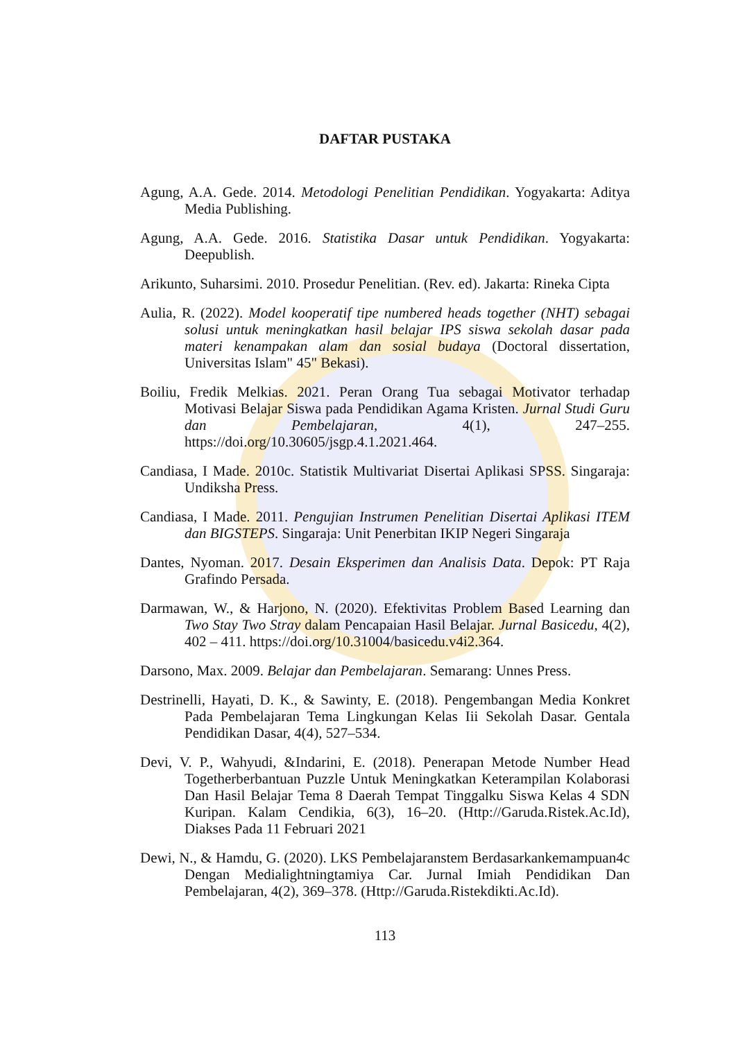DAFTAR PUSTAKA
Agung, A.A. Gede. 2014. Metodologi Penelitian Pendidikan. Yogyakarta: Aditya Media Publishing.
Agung, A.A. Gede. 2016. Statistika Dasar untuk Pendidikan. Yogyakarta: Deepublish.
Arikunto, Suharsimi. 2010. Prosedur Penelitian. (Rev. ed). Jakarta: Rineka Cipta
Aulia, R. (2022). Model kooperatif tipe numbered heads together (NHT) sebagai solusi untuk meningkatkan hasil belajar IPS siswa sekolah dasar pada materi kenampakan alam dan sosial budaya (Doctoral dissertation, Universitas Islam" 45" Bekasi).
Boiliu, Fredik Melkias. 2021. Peran Orang Tua sebagai Motivator terhadap Motivasi Belajar Siswa pada Pendidikan Agama Kristen. Jurnal Studi Guru dan Pembelajaran, 4(1), 247–255. https://doi.org/10.30605/jsgp.4.1.2021.464.
Candiasa, I Made. 2010c. Statistik Multivariat Disertai Aplikasi SPSS. Singaraja: Undiksha Press.
Candiasa, I Made. 2011. Pengujian Instrumen Penelitian Disertai Aplikasi ITEM dan BIGSTEPS. Singaraja: Unit Penerbitan IKIP Negeri Singaraja
Dantes, Nyoman. 2017. Desain Eksperimen dan Analisis Data. Depok: PT Raja Grafindo Persada.
Darmawan, W., & Harjono, N. (2020). Efektivitas Problem Based Learning dan Two Stay Two Stray dalam Pencapaian Hasil Belajar. Jurnal Basicedu, 4(2), 402 – 411. https://doi.org/10.31004/basicedu.v4i2.364.
Darsono, Max. 2009. Belajar dan Pembelajaran. Semarang: Unnes Press.
Destrinelli, Hayati, D. K., & Sawinty, E. (2018). Pengembangan Media Konkret Pada Pembelajaran Tema Lingkungan Kelas Iii Sekolah Dasar. Gentala Pendidikan Dasar, 4(4), 527–534.
Devi, V. P., Wahyudi, &Indarini, E. (2018). Penerapan Metode Number Head Togetherberbantuan Puzzle Untuk Meningkatkan Keterampilan Kolaborasi Dan Hasil Belajar Tema 8 Daerah Tempat Tinggalku Siswa Kelas 4 SDN Kuripan. Kalam Cendikia, 6(3), 16–20. (Http://Garuda.Ristek.Ac.Id), Diakses Pada 11 Februari 2021
Dewi, N., & Hamdu, G. (2020). LKS Pembelajaranstem Berdasarkankemampuan4c Dengan Medialightningtamiya Car. Jurnal Imiah Pendidikan Dan Pembelajaran, 4(2), 369–378. (Http://Garuda.Ristekdikti.Ac.Id).
113